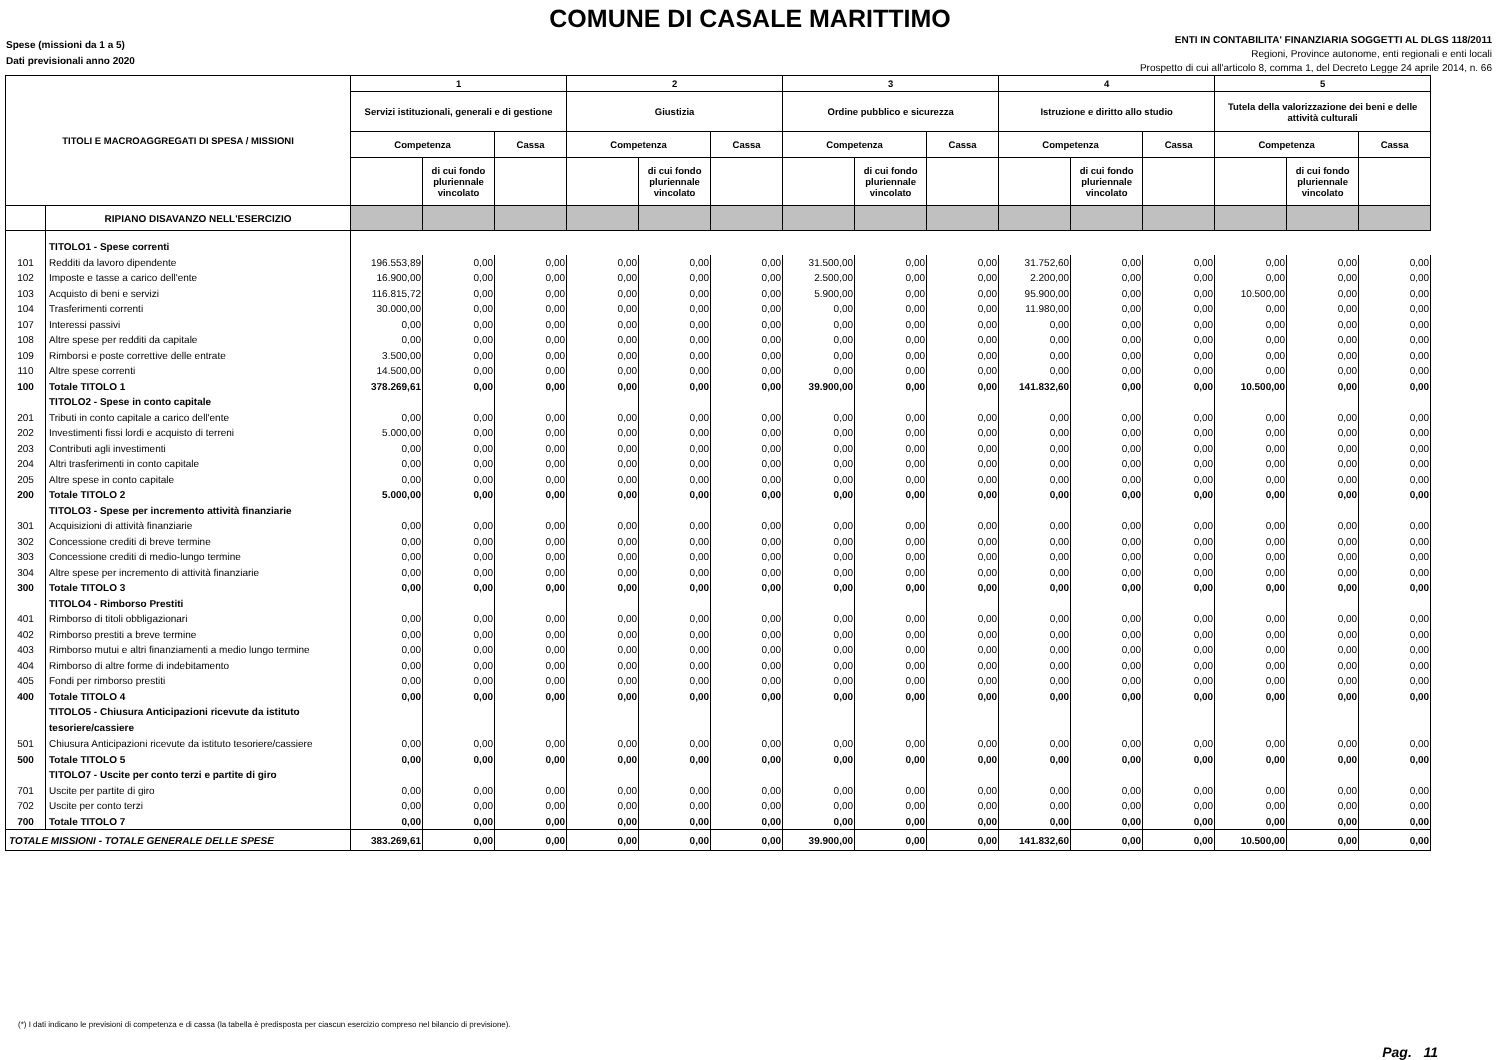COMUNE DI CASALE MARITTIMO
Spese (missioni da 1 a 5)
Dati previsionali anno 2020
ENTI IN CONTABILITA' FINANZIARIA SOGGETTI AL DLGS 118/2011
Regioni, Province autonome, enti regionali e enti locali
Prospetto di cui all'articolo 8, comma 1, del Decreto Legge 24 aprile 2014, n. 66
| TITOLI E MACROAGGREGATI DI SPESA / MISSIONI | | 1 | | | 2 | | | 3 | | | 4 | | | 5 | | |
| --- | --- | --- | --- | --- | --- | --- | --- | --- | --- | --- | --- | --- | --- | --- | --- | --- |
| | | Servizi istituzionali, generali e di gestione | | | Giustizia | | | Ordine pubblico e sicurezza | | | Istruzione e diritto allo studio | | | Tutela della valorizzazione dei beni e delle attività culturali | | |
| | | Competenza | | Cassa | Competenza | | Cassa | Competenza | | Cassa | Competenza | | Cassa | Competenza | | Cassa |
| | | | di cui fondo pluriennale vincolato | | | di cui fondo pluriennale vincolato | | | di cui fondo pluriennale vincolato | | | di cui fondo pluriennale vincolato | | | di cui fondo pluriennale vincolato | |
| | RIPIANO DISAVANZO NELL'ESERCIZIO | | | | | | | | | | | | | | | |
| | TITOLO1 - Spese correnti | | | | | | | | | | | | | | | |
| 101 | Redditi da lavoro dipendente | 196.553,89 | 0,00 | 0,00 | 0,00 | 0,00 | 0,00 | 31.500,00 | 0,00 | 0,00 | 31.752,60 | 0,00 | 0,00 | 0,00 | 0,00 | 0,00 |
| 102 | Imposte e tasse a carico dell'ente | 16.900,00 | 0,00 | 0,00 | 0,00 | 0,00 | 0,00 | 2.500,00 | 0,00 | 0,00 | 2.200,00 | 0,00 | 0,00 | 0,00 | 0,00 | 0,00 |
| 103 | Acquisto di beni e servizi | 116.815,72 | 0,00 | 0,00 | 0,00 | 0,00 | 0,00 | 5.900,00 | 0,00 | 0,00 | 95.900,00 | 0,00 | 0,00 | 10.500,00 | 0,00 | 0,00 |
| 104 | Trasferimenti correnti | 30.000,00 | 0,00 | 0,00 | 0,00 | 0,00 | 0,00 | 0,00 | 0,00 | 0,00 | 11.980,00 | 0,00 | 0,00 | 0,00 | 0,00 | 0,00 |
| 107 | Interessi passivi | 0,00 | 0,00 | 0,00 | 0,00 | 0,00 | 0,00 | 0,00 | 0,00 | 0,00 | 0,00 | 0,00 | 0,00 | 0,00 | 0,00 | 0,00 |
| 108 | Altre spese per redditi da capitale | 0,00 | 0,00 | 0,00 | 0,00 | 0,00 | 0,00 | 0,00 | 0,00 | 0,00 | 0,00 | 0,00 | 0,00 | 0,00 | 0,00 | 0,00 |
| 109 | Rimborsi e poste correttive delle entrate | 3.500,00 | 0,00 | 0,00 | 0,00 | 0,00 | 0,00 | 0,00 | 0,00 | 0,00 | 0,00 | 0,00 | 0,00 | 0,00 | 0,00 | 0,00 |
| 110 | Altre spese correnti | 14.500,00 | 0,00 | 0,00 | 0,00 | 0,00 | 0,00 | 0,00 | 0,00 | 0,00 | 0,00 | 0,00 | 0,00 | 0,00 | 0,00 | 0,00 |
| 100 | Totale TITOLO 1 | 378.269,61 | 0,00 | 0,00 | 0,00 | 0,00 | 0,00 | 39.900,00 | 0,00 | 0,00 | 141.832,60 | 0,00 | 0,00 | 10.500,00 | 0,00 | 0,00 |
| | TITOLO2 - Spese in conto capitale | | | | | | | | | | | | | | | |
| 201 | Tributi in conto capitale a carico dell'ente | 0,00 | 0,00 | 0,00 | 0,00 | 0,00 | 0,00 | 0,00 | 0,00 | 0,00 | 0,00 | 0,00 | 0,00 | 0,00 | 0,00 | 0,00 |
| 202 | Investimenti fissi lordi e acquisto di terreni | 5.000,00 | 0,00 | 0,00 | 0,00 | 0,00 | 0,00 | 0,00 | 0,00 | 0,00 | 0,00 | 0,00 | 0,00 | 0,00 | 0,00 | 0,00 |
| 203 | Contributi agli investimenti | 0,00 | 0,00 | 0,00 | 0,00 | 0,00 | 0,00 | 0,00 | 0,00 | 0,00 | 0,00 | 0,00 | 0,00 | 0,00 | 0,00 | 0,00 |
| 204 | Altri trasferimenti in conto capitale | 0,00 | 0,00 | 0,00 | 0,00 | 0,00 | 0,00 | 0,00 | 0,00 | 0,00 | 0,00 | 0,00 | 0,00 | 0,00 | 0,00 | 0,00 |
| 205 | Altre spese in conto capitale | 0,00 | 0,00 | 0,00 | 0,00 | 0,00 | 0,00 | 0,00 | 0,00 | 0,00 | 0,00 | 0,00 | 0,00 | 0,00 | 0,00 | 0,00 |
| 200 | Totale TITOLO 2 | 5.000,00 | 0,00 | 0,00 | 0,00 | 0,00 | 0,00 | 0,00 | 0,00 | 0,00 | 0,00 | 0,00 | 0,00 | 0,00 | 0,00 | 0,00 |
| | TITOLO3 - Spese per incremento attività finanziarie | | | | | | | | | | | | | | | |
| 301 | Acquisizioni di attività finanziarie | 0,00 | 0,00 | 0,00 | 0,00 | 0,00 | 0,00 | 0,00 | 0,00 | 0,00 | 0,00 | 0,00 | 0,00 | 0,00 | 0,00 | 0,00 |
| 302 | Concessione crediti di breve termine | 0,00 | 0,00 | 0,00 | 0,00 | 0,00 | 0,00 | 0,00 | 0,00 | 0,00 | 0,00 | 0,00 | 0,00 | 0,00 | 0,00 | 0,00 |
| 303 | Concessione crediti di medio-lungo termine | 0,00 | 0,00 | 0,00 | 0,00 | 0,00 | 0,00 | 0,00 | 0,00 | 0,00 | 0,00 | 0,00 | 0,00 | 0,00 | 0,00 | 0,00 |
| 304 | Altre spese per incremento di attività finanziarie | 0,00 | 0,00 | 0,00 | 0,00 | 0,00 | 0,00 | 0,00 | 0,00 | 0,00 | 0,00 | 0,00 | 0,00 | 0,00 | 0,00 | 0,00 |
| 300 | Totale TITOLO 3 | 0,00 | 0,00 | 0,00 | 0,00 | 0,00 | 0,00 | 0,00 | 0,00 | 0,00 | 0,00 | 0,00 | 0,00 | 0,00 | 0,00 | 0,00 |
| | TITOLO4 - Rimborso Prestiti | | | | | | | | | | | | | | | |
| 401 | Rimborso di titoli obbligazionari | 0,00 | 0,00 | 0,00 | 0,00 | 0,00 | 0,00 | 0,00 | 0,00 | 0,00 | 0,00 | 0,00 | 0,00 | 0,00 | 0,00 | 0,00 |
| 402 | Rimborso prestiti a breve termine | 0,00 | 0,00 | 0,00 | 0,00 | 0,00 | 0,00 | 0,00 | 0,00 | 0,00 | 0,00 | 0,00 | 0,00 | 0,00 | 0,00 | 0,00 |
| 403 | Rimborso mutui e altri finanziamenti a medio lungo termine | 0,00 | 0,00 | 0,00 | 0,00 | 0,00 | 0,00 | 0,00 | 0,00 | 0,00 | 0,00 | 0,00 | 0,00 | 0,00 | 0,00 | 0,00 |
| 404 | Rimborso di altre forme di indebitamento | 0,00 | 0,00 | 0,00 | 0,00 | 0,00 | 0,00 | 0,00 | 0,00 | 0,00 | 0,00 | 0,00 | 0,00 | 0,00 | 0,00 | 0,00 |
| 405 | Fondi per rimborso prestiti | 0,00 | 0,00 | 0,00 | 0,00 | 0,00 | 0,00 | 0,00 | 0,00 | 0,00 | 0,00 | 0,00 | 0,00 | 0,00 | 0,00 | 0,00 |
| 400 | Totale TITOLO 4 | 0,00 | 0,00 | 0,00 | 0,00 | 0,00 | 0,00 | 0,00 | 0,00 | 0,00 | 0,00 | 0,00 | 0,00 | 0,00 | 0,00 | 0,00 |
| | TITOLO5 - Chiusura Anticipazioni ricevute da istituto tesoriere/cassiere | | | | | | | | | | | | | | | |
| 501 | Chiusura Anticipazioni ricevute da istituto tesoriere/cassiere | 0,00 | 0,00 | 0,00 | 0,00 | 0,00 | 0,00 | 0,00 | 0,00 | 0,00 | 0,00 | 0,00 | 0,00 | 0,00 | 0,00 | 0,00 |
| 500 | Totale TITOLO 5 | 0,00 | 0,00 | 0,00 | 0,00 | 0,00 | 0,00 | 0,00 | 0,00 | 0,00 | 0,00 | 0,00 | 0,00 | 0,00 | 0,00 | 0,00 |
| | TITOLO7 - Uscite per conto terzi e partite di giro | | | | | | | | | | | | | | | |
| 701 | Uscite per partite di giro | 0,00 | 0,00 | 0,00 | 0,00 | 0,00 | 0,00 | 0,00 | 0,00 | 0,00 | 0,00 | 0,00 | 0,00 | 0,00 | 0,00 | 0,00 |
| 702 | Uscite per conto terzi | 0,00 | 0,00 | 0,00 | 0,00 | 0,00 | 0,00 | 0,00 | 0,00 | 0,00 | 0,00 | 0,00 | 0,00 | 0,00 | 0,00 | 0,00 |
| 700 | Totale TITOLO 7 | 0,00 | 0,00 | 0,00 | 0,00 | 0,00 | 0,00 | 0,00 | 0,00 | 0,00 | 0,00 | 0,00 | 0,00 | 0,00 | 0,00 | 0,00 |
| TOTALE MISSIONI - TOTALE GENERALE DELLE SPESE | | 383.269,61 | 0,00 | 0,00 | 0,00 | 0,00 | 0,00 | 39.900,00 | 0,00 | 0,00 | 141.832,60 | 0,00 | 0,00 | 10.500,00 | 0,00 | 0,00 |
(*) I dati indicano le previsioni di competenza e di cassa (la tabella è predisposta per ciascun esercizio compreso nel bilancio di previsione).
Pag. 11